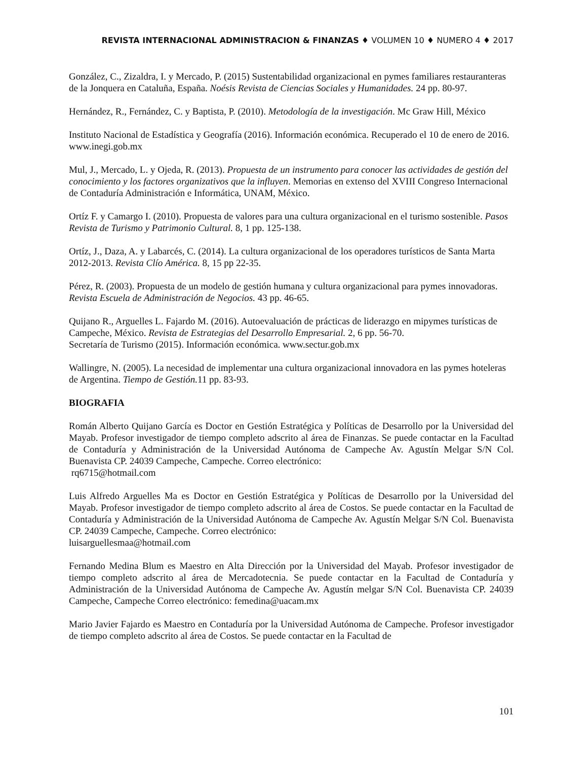REVISTA INTERNACIONAL ADMINISTRACION & FINANZAS ♦ VOLUMEN 10 ♦ NUMERO 4 ♦ 2017
González, C., Zizaldra, I. y Mercado, P. (2015) Sustentabilidad organizacional en pymes familiares restauranteras de la Jonquera en Cataluña, España. Noésis Revista de Ciencias Sociales y Humanidades. 24 pp. 80-97.
Hernández, R., Fernández, C. y Baptista, P. (2010). Metodología de la investigación. Mc Graw Hill, México
Instituto Nacional de Estadística y Geografía (2016). Información económica. Recuperado el 10 de enero de 2016. www.inegi.gob.mx
Mul, J., Mercado, L. y Ojeda, R. (2013). Propuesta de un instrumento para conocer las actividades de gestión del conocimiento y los factores organizativos que la influyen. Memorias en extenso del XVIII Congreso Internacional de Contaduría Administración e Informática, UNAM, México.
Ortíz F. y Camargo I. (2010). Propuesta de valores para una cultura organizacional en el turismo sostenible. Pasos Revista de Turismo y Patrimonio Cultural. 8, 1 pp. 125-138.
Ortíz, J., Daza, A. y Labarcés, C. (2014). La cultura organizacional de los operadores turísticos de Santa Marta 2012-2013. Revista Clío América. 8, 15 pp 22-35.
Pérez, R. (2003). Propuesta de un modelo de gestión humana y cultura organizacional para pymes innovadoras. Revista Escuela de Administración de Negocios. 43 pp. 46-65.
Quijano R., Arguelles L. Fajardo M. (2016). Autoevaluación de prácticas de liderazgo en mipymes turísticas de Campeche, México. Revista de Estrategias del Desarrollo Empresarial. 2, 6 pp. 56-70.
Secretaría de Turismo (2015). Información económica. www.sectur.gob.mx
Wallingre, N. (2005). La necesidad de implementar una cultura organizacional innovadora en las pymes hoteleras de Argentina. Tiempo de Gestión. 11 pp. 83-93.
BIOGRAFIA
Román Alberto Quijano García es Doctor en Gestión Estratégica y Políticas de Desarrollo por la Universidad del Mayab. Profesor investigador de tiempo completo adscrito al área de Finanzas. Se puede contactar en la Facultad de Contaduría y Administración de la Universidad Autónoma de Campeche Av. Agustín Melgar S/N Col. Buenavista CP. 24039 Campeche, Campeche. Correo electrónico:
rq6715@hotmail.com
Luis Alfredo Arguelles Ma es Doctor en Gestión Estratégica y Políticas de Desarrollo por la Universidad del Mayab. Profesor investigador de tiempo completo adscrito al área de Costos. Se puede contactar en la Facultad de Contaduría y Administración de la Universidad Autónoma de Campeche Av. Agustín Melgar S/N Col. Buenavista CP. 24039 Campeche, Campeche. Correo electrónico:
luisarguellesmaa@hotmail.com
Fernando Medina Blum es Maestro en Alta Dirección por la Universidad del Mayab. Profesor investigador de tiempo completo adscrito al área de Mercadotecnia. Se puede contactar en la Facultad de Contaduría y Administración de la Universidad Autónoma de Campeche Av. Agustín melgar S/N Col. Buenavista CP. 24039 Campeche, Campeche Correo electrónico: femedina@uacam.mx
Mario Javier Fajardo es Maestro en Contaduría por la Universidad Autónoma de Campeche. Profesor investigador de tiempo completo adscrito al área de Costos. Se puede contactar en la Facultad de
101